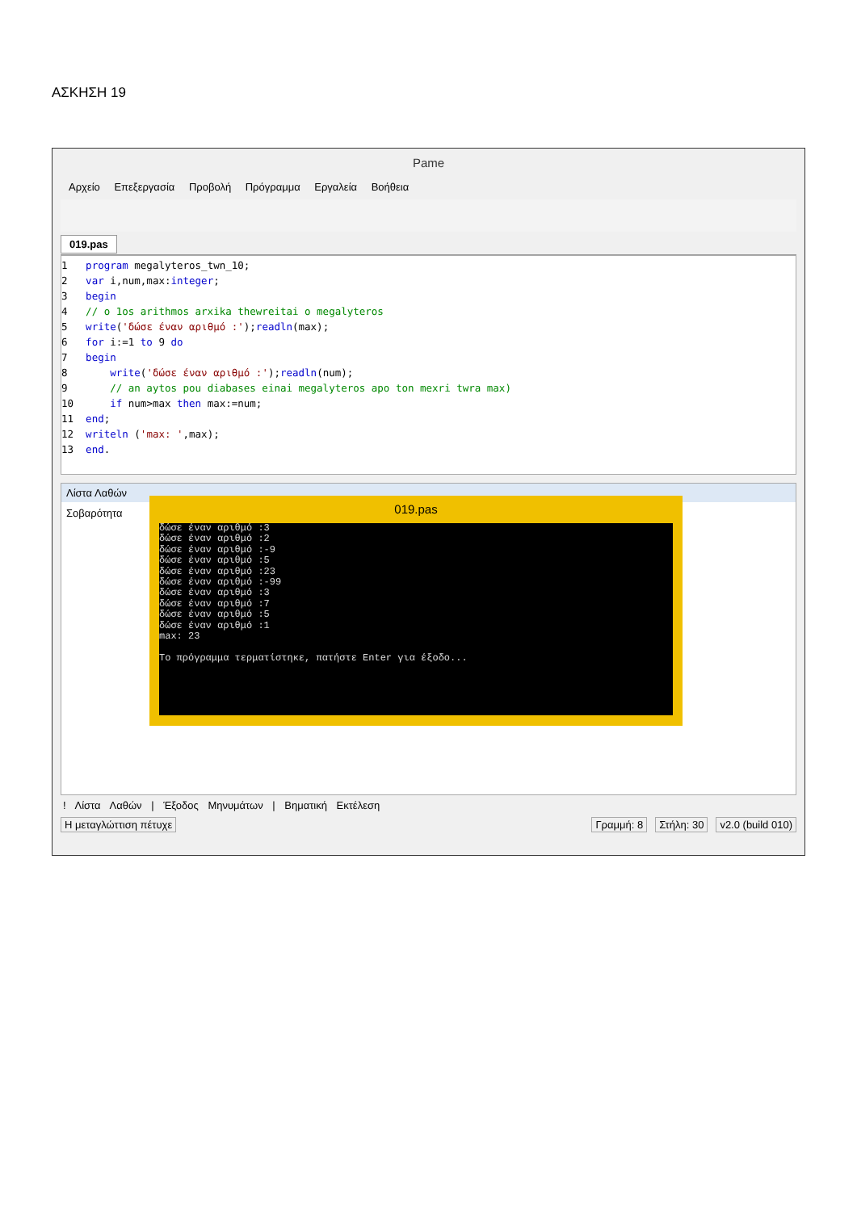ΑΣΚΗΣΗ 19
Pame
Αρχείο Επεξεργασία Προβολή Πρόγραμμα Εργαλεία Βοήθεια
019.pas
1   program megalyteros_twn_10;
2   var i,num,max:integer;
3   begin
4   // o 1os arithmos arxika thewreitai o megalyteros
5   write('δώσε έναν αριθμό :');readln(max);
6   for i:=1 to 9 do
7   begin
8       write('δώσε έναν αριθμό :');readln(num);
9       // an aytos pou diabases einai megalyteros apo ton mexri twra max)
10      if num>max then max:=num;
11  end;
12  writeln ('max: ',max);
13  end.
Λίστα Λαθών
Σοβαρότητα
! Λίστα Λαθών | Έξοδος Μηνυμάτων | Βηματική Εκτέλεση
Η μεταγλώττιση πέτυχε Γραμμή: 8 Στήλη: 30 v2.0 (build 010)
019.pas
δώσε έναν αριθμό :3
δώσε έναν αριθμό :2
δώσε έναν αριθμό :-9
δώσε έναν αριθμό :5
δώσε έναν αριθμό :23
δώσε έναν αριθμό :-99
δώσε έναν αριθμό :3
δώσε έναν αριθμό :7
δώσε έναν αριθμό :5
δώσε έναν αριθμό :1
max: 23

Το πρόγραμμα τερματίστηκε, πατήστε Enter για έξοδο...